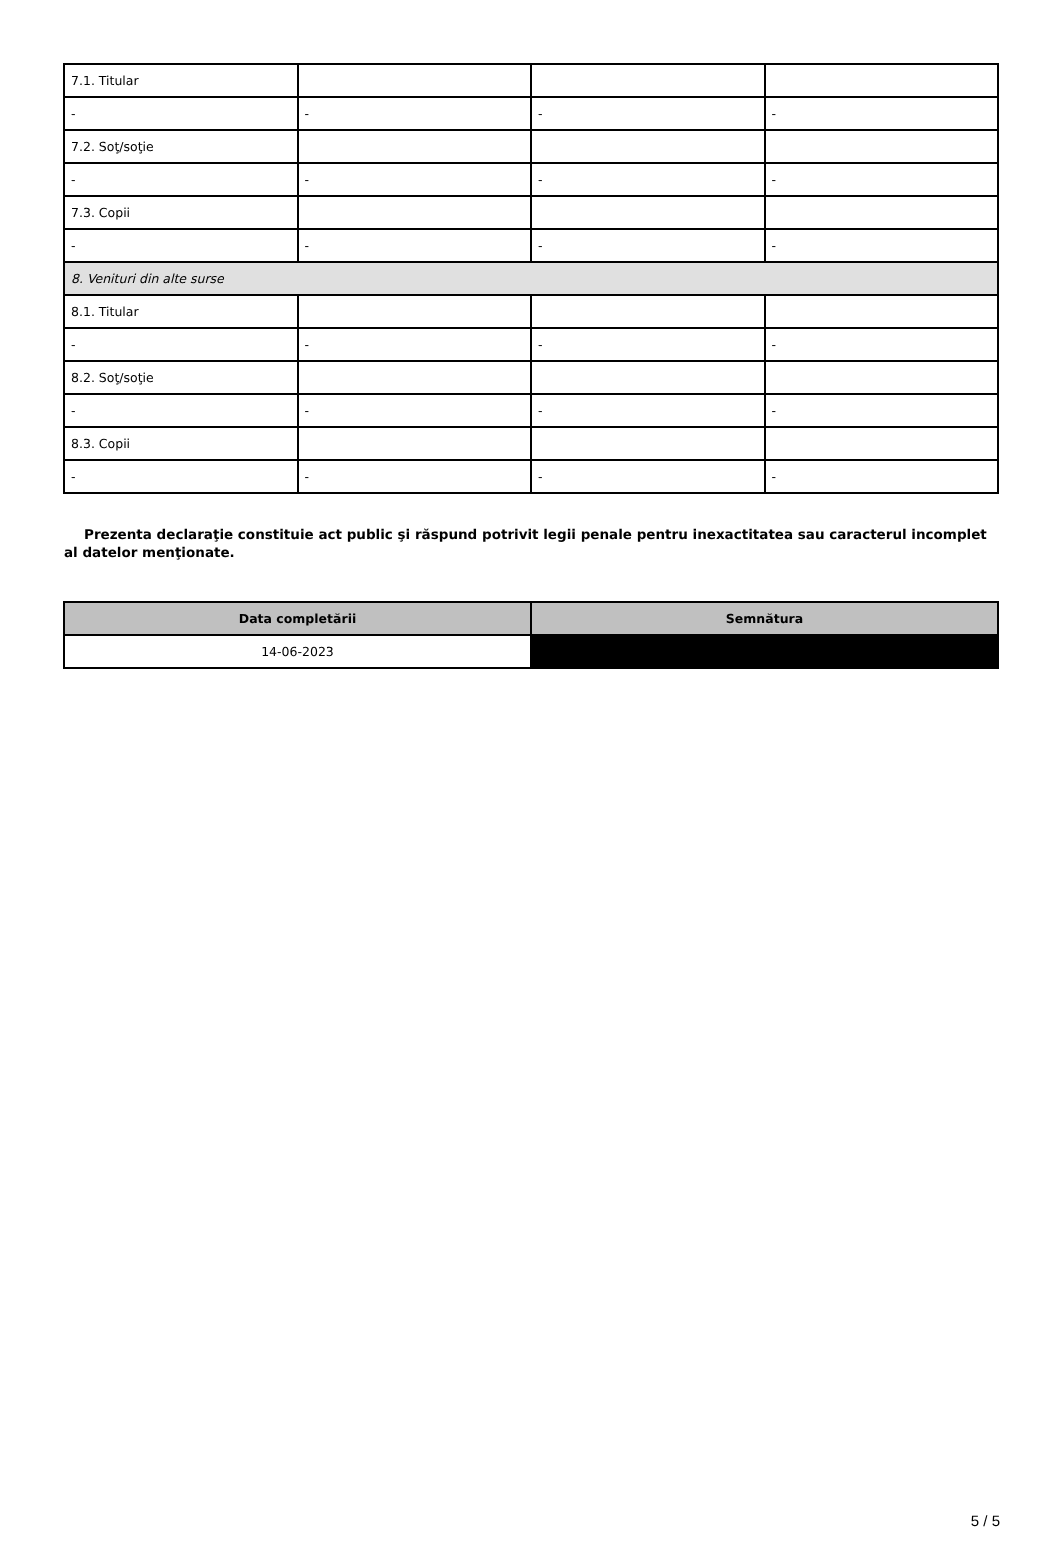| 7.1. Titular | | | |
| - | - | - | - |
| 7.2. Soţ/soţie | | | |
| - | - | - | - |
| 7.3. Copii | | | |
| - | - | - | - |
| 8. Venituri din alte surse | | | |
| 8.1. Titular | | | |
| - | - | - | - |
| 8.2. Soţ/soţie | | | |
| - | - | - | - |
| 8.3. Copii | | | |
| - | - | - | - |
Prezenta declaraţie constituie act public şi răspund potrivit legii penale pentru inexactitatea sau caracterul incomplet al datelor menţionate.
| Data completării | Semnătura |
| --- | --- |
| 14-06-2023 | |
5 / 5